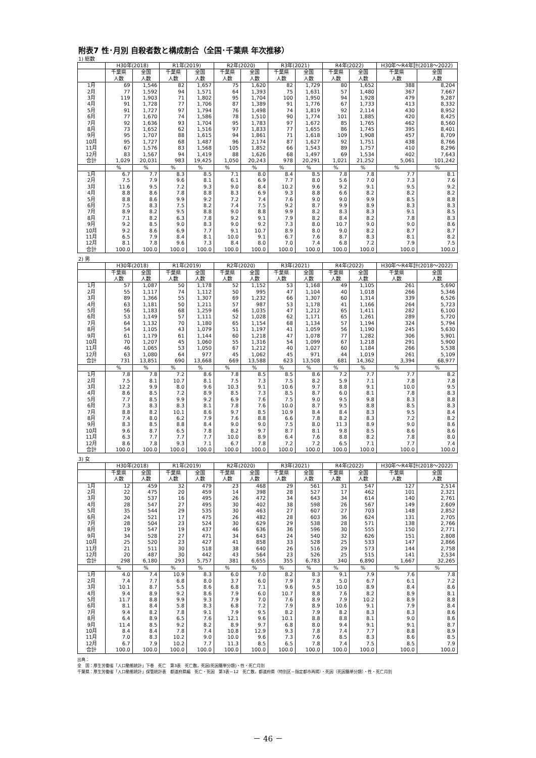附表7 性･月別 自殺者数と構成割合（全国･千葉県 年次推移）
1) 総数
| | H30年(2018) | | R1年(2019) | | R2年(2020) | | R3年(2021) | | R4年(2022) | | H30年～R4年計(2018～2022) | |
| --- | --- | --- | --- | --- | --- | --- | --- | --- | --- | --- | --- | --- |
| | 千葉県 人数 | 全国 人数 | 千葉県 人数 | 全国 人数 | 千葉県 人数 | 全国 人数 | 千葉県 人数 | 全国 人数 | 千葉県 人数 | 全国 人数 | 千葉県 人数 | 全国 人数 |
| 1月 | 69 | 1,546 | 82 | 1,657 | 75 | 1,620 | 82 | 1,729 | 80 | 1,652 | 388 | 8,204 |
| 2月 | 77 | 1,592 | 94 | 1,571 | 64 | 1,393 | 75 | 1,631 | 57 | 1,480 | 367 | 7,667 |
| 3月 | 119 | 1,903 | 71 | 1,802 | 95 | 1,704 | 100 | 1,950 | 94 | 1,928 | 479 | 9,287 |
| 4月 | 91 | 1,728 | 77 | 1,706 | 87 | 1,389 | 91 | 1,776 | 67 | 1,733 | 413 | 8,332 |
| 5月 | 91 | 1,727 | 97 | 1,794 | 76 | 1,498 | 74 | 1,819 | 92 | 2,114 | 430 | 8,952 |
| 6月 | 77 | 1,670 | 74 | 1,586 | 78 | 1,510 | 90 | 1,774 | 101 | 1,885 | 420 | 8,425 |
| 7月 | 92 | 1,636 | 93 | 1,704 | 95 | 1,783 | 97 | 1,672 | 85 | 1,765 | 462 | 8,560 |
| 8月 | 73 | 1,652 | 62 | 1,516 | 97 | 1,833 | 77 | 1,655 | 86 | 1,745 | 395 | 8,401 |
| 9月 | 95 | 1,707 | 88 | 1,615 | 94 | 1,861 | 71 | 1,618 | 109 | 1,908 | 457 | 8,709 |
| 10月 | 95 | 1,727 | 68 | 1,487 | 96 | 2,174 | 87 | 1,627 | 92 | 1,751 | 438 | 8,766 |
| 11月 | 67 | 1,576 | 83 | 1,568 | 105 | 1,852 | 66 | 1,543 | 89 | 1,757 | 410 | 8,296 |
| 12月 | 83 | 1,567 | 94 | 1,419 | 88 | 1,626 | 68 | 1,497 | 69 | 1,534 | 402 | 7,643 |
| 合計 | 1,029 | 20,031 | 983 | 19,425 | 1,050 | 20,243 | 978 | 20,291 | 1,021 | 21,252 | 5,061 | 101,242 |
| | % | % | % | % | % | % | % | % | % | % | % | % |
| 1月 | 6.7 | 7.7 | 8.3 | 8.5 | 7.1 | 8.0 | 8.4 | 8.5 | 7.8 | 7.8 | 7.7 | 8.1 |
| 2月 | 7.5 | 7.9 | 9.6 | 8.1 | 6.1 | 6.9 | 7.7 | 8.0 | 5.6 | 7.0 | 7.3 | 7.6 |
| 3月 | 11.6 | 9.5 | 7.2 | 9.3 | 9.0 | 8.4 | 10.2 | 9.6 | 9.2 | 9.1 | 9.5 | 9.2 |
| 4月 | 8.8 | 8.6 | 7.8 | 8.8 | 8.3 | 6.9 | 9.3 | 8.8 | 6.6 | 8.2 | 8.2 | 8.2 |
| 5月 | 8.8 | 8.6 | 9.9 | 9.2 | 7.2 | 7.4 | 7.6 | 9.0 | 9.0 | 9.9 | 8.5 | 8.8 |
| 6月 | 7.5 | 8.3 | 7.5 | 8.2 | 7.4 | 7.5 | 9.2 | 8.7 | 9.9 | 8.9 | 8.3 | 8.3 |
| 7月 | 8.9 | 8.2 | 9.5 | 8.8 | 9.0 | 8.8 | 9.9 | 8.2 | 8.3 | 8.3 | 9.1 | 8.5 |
| 8月 | 7.1 | 8.2 | 6.3 | 7.8 | 9.2 | 9.1 | 7.9 | 8.2 | 8.4 | 8.2 | 7.8 | 8.3 |
| 9月 | 9.2 | 8.5 | 9.0 | 8.3 | 9.0 | 9.2 | 7.3 | 8.0 | 10.7 | 9.0 | 9.0 | 8.6 |
| 10月 | 9.2 | 8.6 | 6.9 | 7.7 | 9.1 | 10.7 | 8.9 | 8.0 | 9.0 | 8.2 | 8.7 | 8.7 |
| 11月 | 6.5 | 7.9 | 8.4 | 8.1 | 10.0 | 9.1 | 6.7 | 7.6 | 8.7 | 8.3 | 8.1 | 8.2 |
| 12月 | 8.1 | 7.8 | 9.6 | 7.3 | 8.4 | 8.0 | 7.0 | 7.4 | 6.8 | 7.2 | 7.9 | 7.5 |
| 合計 | 100.0 | 100.0 | 100.0 | 100.0 | 100.0 | 100.0 | 100.0 | 100.0 | 100.0 | 100.0 | 100.0 | 100.0 |
2) 男
| | H30年(2018) | | R1年(2019) | | R2年(2020) | | R3年(2021) | | R4年(2022) | | H30年～R4年計(2018～2022) | |
| --- | --- | --- | --- | --- | --- | --- | --- | --- | --- | --- | --- | --- |
| | 千葉県 人数 | 全国 人数 | 千葉県 人数 | 全国 人数 | 千葉県 人数 | 全国 人数 | 千葉県 人数 | 全国 人数 | 千葉県 人数 | 全国 人数 | 千葉県 人数 | 全国 人数 |
| 1月 | 57 | 1,087 | 50 | 1,178 | 52 | 1,152 | 53 | 1,168 | 49 | 1,105 | 261 | 5,690 |
| 2月 | 55 | 1,117 | 74 | 1,112 | 50 | 995 | 47 | 1,104 | 40 | 1,018 | 266 | 5,346 |
| 3月 | 89 | 1,366 | 55 | 1,307 | 69 | 1,232 | 66 | 1,307 | 60 | 1,314 | 339 | 6,526 |
| 4月 | 63 | 1,181 | 50 | 1,211 | 57 | 987 | 53 | 1,178 | 41 | 1,166 | 264 | 5,723 |
| 5月 | 56 | 1,183 | 68 | 1,259 | 46 | 1,035 | 47 | 1,212 | 65 | 1,411 | 282 | 6,100 |
| 6月 | 53 | 1,149 | 57 | 1,111 | 52 | 1,028 | 62 | 1,171 | 65 | 1,261 | 289 | 5,720 |
| 7月 | 64 | 1,132 | 70 | 1,180 | 65 | 1,154 | 68 | 1,134 | 57 | 1,194 | 324 | 5,794 |
| 8月 | 54 | 1,105 | 43 | 1,079 | 51 | 1,197 | 41 | 1,059 | 56 | 1,190 | 245 | 5,630 |
| 9月 | 61 | 1,179 | 61 | 1,144 | 60 | 1,218 | 47 | 1,078 | 77 | 1,282 | 306 | 5,901 |
| 10月 | 70 | 1,207 | 45 | 1,060 | 55 | 1,316 | 54 | 1,099 | 67 | 1,218 | 291 | 5,900 |
| 11月 | 46 | 1,065 | 53 | 1,050 | 67 | 1,212 | 40 | 1,027 | 60 | 1,184 | 266 | 5,538 |
| 12月 | 63 | 1,080 | 64 | 977 | 45 | 1,062 | 45 | 971 | 44 | 1,019 | 261 | 5,109 |
| 合計 | 731 | 13,851 | 690 | 13,668 | 669 | 13,588 | 623 | 13,508 | 681 | 14,362 | 3,394 | 68,977 |
| | % | % | % | % | % | % | % | % | % | % | % | % |
| 1月 | 7.8 | 7.8 | 7.2 | 8.6 | 7.8 | 8.5 | 8.5 | 8.6 | 7.2 | 7.7 | 7.7 | 8.2 |
| 2月 | 7.5 | 8.1 | 10.7 | 8.1 | 7.5 | 7.3 | 7.5 | 8.2 | 5.9 | 7.1 | 7.8 | 7.8 |
| 3月 | 12.2 | 9.9 | 8.0 | 9.6 | 10.3 | 9.1 | 10.6 | 9.7 | 8.8 | 9.1 | 10.0 | 9.5 |
| 4月 | 8.6 | 8.5 | 7.2 | 8.9 | 8.5 | 7.3 | 8.5 | 8.7 | 6.0 | 8.1 | 7.8 | 8.3 |
| 5月 | 7.7 | 8.5 | 9.9 | 9.2 | 6.9 | 7.6 | 7.5 | 9.0 | 9.5 | 9.8 | 8.3 | 8.8 |
| 6月 | 7.3 | 8.3 | 8.3 | 8.1 | 7.8 | 7.6 | 10.0 | 8.7 | 9.5 | 8.8 | 8.5 | 8.3 |
| 7月 | 8.8 | 8.2 | 10.1 | 8.6 | 9.7 | 8.5 | 10.9 | 8.4 | 8.4 | 8.3 | 9.5 | 8.4 |
| 8月 | 7.4 | 8.0 | 6.2 | 7.9 | 7.6 | 8.8 | 6.6 | 7.8 | 8.2 | 8.3 | 7.2 | 8.2 |
| 9月 | 8.3 | 8.5 | 8.8 | 8.4 | 9.0 | 9.0 | 7.5 | 8.0 | 11.3 | 8.9 | 9.0 | 8.6 |
| 10月 | 9.6 | 8.7 | 6.5 | 7.8 | 8.2 | 9.7 | 8.7 | 8.1 | 9.8 | 8.5 | 8.6 | 8.6 |
| 11月 | 6.3 | 7.7 | 7.7 | 7.7 | 10.0 | 8.9 | 6.4 | 7.6 | 8.8 | 8.2 | 7.8 | 8.0 |
| 12月 | 8.6 | 7.8 | 9.3 | 7.1 | 6.7 | 7.8 | 7.2 | 7.2 | 6.5 | 7.1 | 7.7 | 7.4 |
| 合計 | 100.0 | 100.0 | 100.0 | 100.0 | 100.0 | 100.0 | 100.0 | 100.0 | 100.0 | 100.0 | 100.0 | 100.0 |
3) 女
| | H30年(2018) | | R1年(2019) | | R2年(2020) | | R3年(2021) | | R4年(2022) | | H30年～R4年計(2018～2022) | |
| --- | --- | --- | --- | --- | --- | --- | --- | --- | --- | --- | --- | --- |
| | 千葉県 人数 | 全国 人数 | 千葉県 人数 | 全国 人数 | 千葉県 人数 | 全国 人数 | 千葉県 人数 | 全国 人数 | 千葉県 人数 | 全国 人数 | 千葉県 人数 | 全国 人数 |
| 1月 | 12 | 459 | 32 | 479 | 23 | 468 | 29 | 561 | 31 | 547 | 127 | 2,514 |
| 2月 | 22 | 475 | 20 | 459 | 14 | 398 | 28 | 527 | 17 | 462 | 101 | 2,321 |
| 3月 | 30 | 537 | 16 | 495 | 26 | 472 | 34 | 643 | 34 | 614 | 140 | 2,761 |
| 4月 | 28 | 547 | 27 | 495 | 30 | 402 | 38 | 598 | 26 | 567 | 149 | 2,609 |
| 5月 | 35 | 544 | 29 | 535 | 30 | 463 | 27 | 607 | 27 | 703 | 148 | 2,852 |
| 6月 | 24 | 521 | 17 | 475 | 26 | 482 | 28 | 603 | 36 | 624 | 131 | 2,705 |
| 7月 | 28 | 504 | 23 | 524 | 30 | 629 | 29 | 538 | 28 | 571 | 138 | 2,766 |
| 8月 | 19 | 547 | 19 | 437 | 46 | 636 | 36 | 596 | 30 | 555 | 150 | 2,771 |
| 9月 | 34 | 528 | 27 | 471 | 34 | 643 | 24 | 540 | 32 | 626 | 151 | 2,808 |
| 10月 | 25 | 520 | 23 | 427 | 41 | 858 | 33 | 528 | 25 | 533 | 147 | 2,866 |
| 11月 | 21 | 511 | 30 | 518 | 38 | 640 | 26 | 516 | 29 | 573 | 144 | 2,758 |
| 12月 | 20 | 487 | 30 | 442 | 43 | 564 | 23 | 526 | 25 | 515 | 141 | 2,534 |
| 合計 | 298 | 6,180 | 293 | 5,757 | 381 | 6,655 | 355 | 6,783 | 340 | 6,890 | 1,667 | 32,265 |
| | % | % | % | % | % | % | % | % | % | % | % | % |
| 1月 | 4.0 | 7.4 | 10.9 | 8.3 | 6.0 | 7.0 | 8.2 | 8.3 | 9.1 | 7.9 | 7.6 | 7.8 |
| 2月 | 7.4 | 7.7 | 6.8 | 8.0 | 3.7 | 6.0 | 7.9 | 7.8 | 5.0 | 6.7 | 6.1 | 7.2 |
| 3月 | 10.1 | 8.7 | 5.5 | 8.6 | 6.8 | 7.1 | 9.6 | 9.5 | 10.0 | 8.9 | 8.4 | 8.6 |
| 4月 | 9.4 | 8.9 | 9.2 | 8.6 | 7.9 | 6.0 | 10.7 | 8.8 | 7.6 | 8.2 | 8.9 | 8.1 |
| 5月 | 11.7 | 8.8 | 9.9 | 9.3 | 7.9 | 7.0 | 7.6 | 8.9 | 7.9 | 10.2 | 8.9 | 8.8 |
| 6月 | 8.1 | 8.4 | 5.8 | 8.3 | 6.8 | 7.2 | 7.9 | 8.9 | 10.6 | 9.1 | 7.9 | 8.4 |
| 7月 | 9.4 | 8.2 | 7.8 | 9.1 | 7.9 | 9.5 | 8.2 | 7.9 | 8.2 | 8.3 | 8.3 | 8.6 |
| 8月 | 6.4 | 8.9 | 6.5 | 7.6 | 12.1 | 9.6 | 10.1 | 8.8 | 8.8 | 8.1 | 9.0 | 8.6 |
| 9月 | 11.4 | 8.5 | 9.2 | 8.2 | 8.9 | 9.7 | 6.8 | 8.0 | 9.4 | 9.1 | 9.1 | 8.7 |
| 10月 | 8.4 | 8.4 | 7.8 | 7.4 | 10.8 | 12.9 | 9.3 | 7.8 | 7.4 | 7.7 | 8.8 | 8.9 |
| 11月 | 7.0 | 8.3 | 10.2 | 9.0 | 10.0 | 9.6 | 7.3 | 7.6 | 8.5 | 8.3 | 8.6 | 8.5 |
| 12月 | 6.7 | 7.9 | 10.2 | 7.7 | 11.3 | 8.5 | 6.5 | 7.8 | 7.4 | 7.5 | 8.5 | 7.9 |
| 合計 | 100.0 | 100.0 | 100.0 | 100.0 | 100.0 | 100.0 | 100.0 | 100.0 | 100.0 | 100.0 | 100.0 | 100.0 |
出典：
全　国：厚生労働省「人口動態統計」下巻　死亡　第3表　死亡数，死因(死因簡単分類)・性・死亡月別
千葉県：厚生労働省「人口動態統計」保管統計表　都道府県編　死亡・死因　第3表－12　死亡数，都道府県（特別区－指定都市再掲）・死因（死因簡単分類）・性・死亡月別
－ 46 －